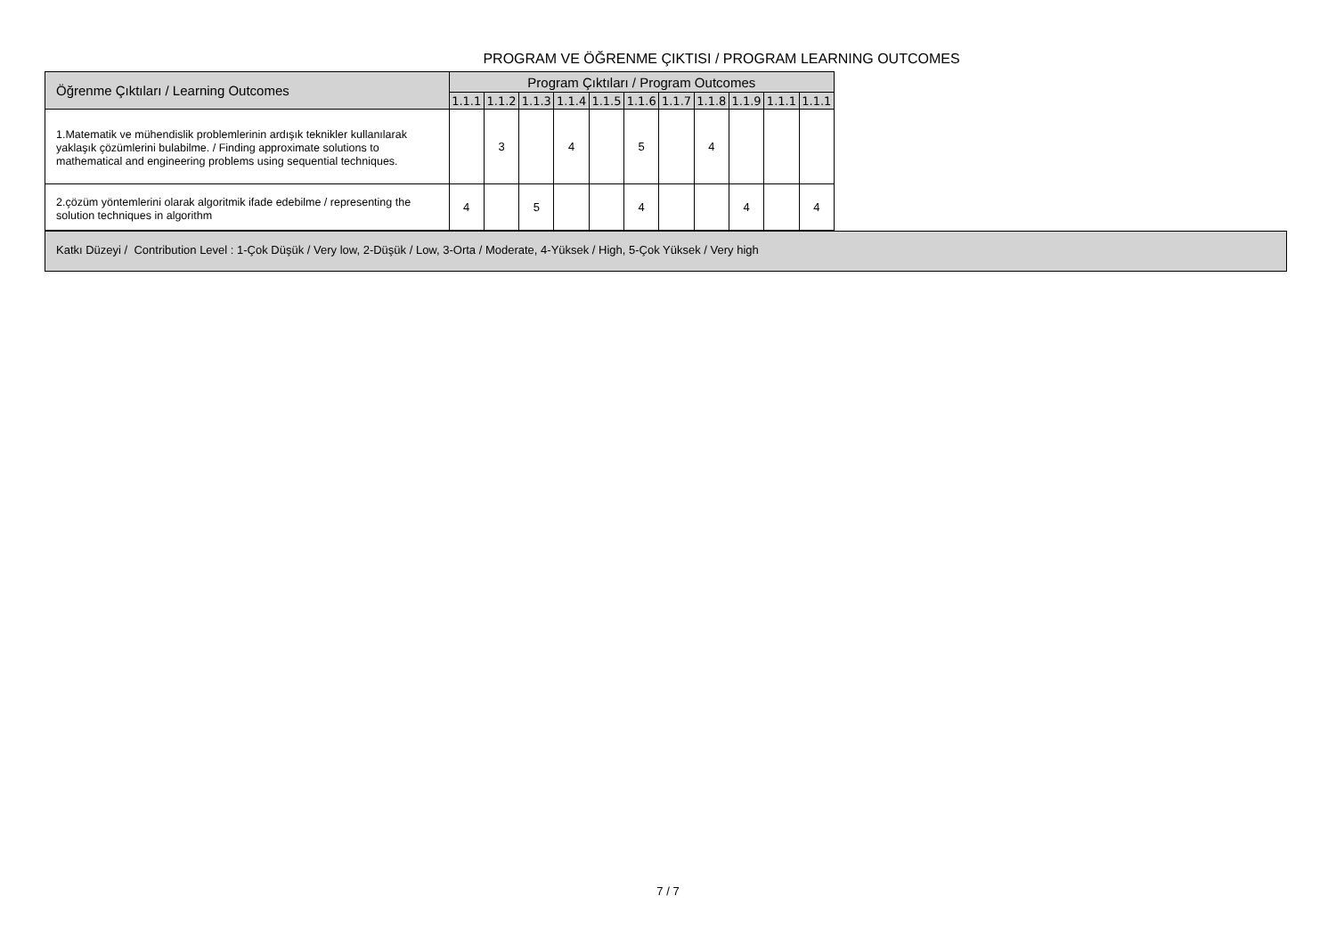PROGRAM VE ÖĞRENME ÇIKTISI / PROGRAM LEARNING OUTCOMES
| Öğrenme Çıktıları / Learning Outcomes | Program Çıktıları / Program Outcomes | | | | | | | | | | |
| --- | --- | --- | --- | --- | --- | --- | --- | --- | --- | --- | --- |
| | 1.1.1 | 1.1.2 | 1.1.3 | 1.1.4 | 1.1.5 | 1.1.6 | 1.1.7 | 1.1.8 | 1.1.9 | 1.1.1 | 1.1.1 |
| 1.Matematik ve mühendislik problemlerinin ardışık teknikler kullanılarak yaklaşık çözümlerini bulabilme. / Finding approximate solutions to mathematical and engineering problems using sequential techniques. | | 3 | | 4 | | 5 | | 4 | | | |
| 2.çözüm yöntemlerini olarak algoritmik ifade edebilme / representing the solution techniques in algorithm | 4 | | 5 | | | 4 | | | 4 | | 4 |
Katkı Düzeyi / Contribution Level : 1-Çok Düşük / Very low, 2-Düşük / Low, 3-Orta / Moderate, 4-Yüksek / High, 5-Çok Yüksek / Very high
7 / 7